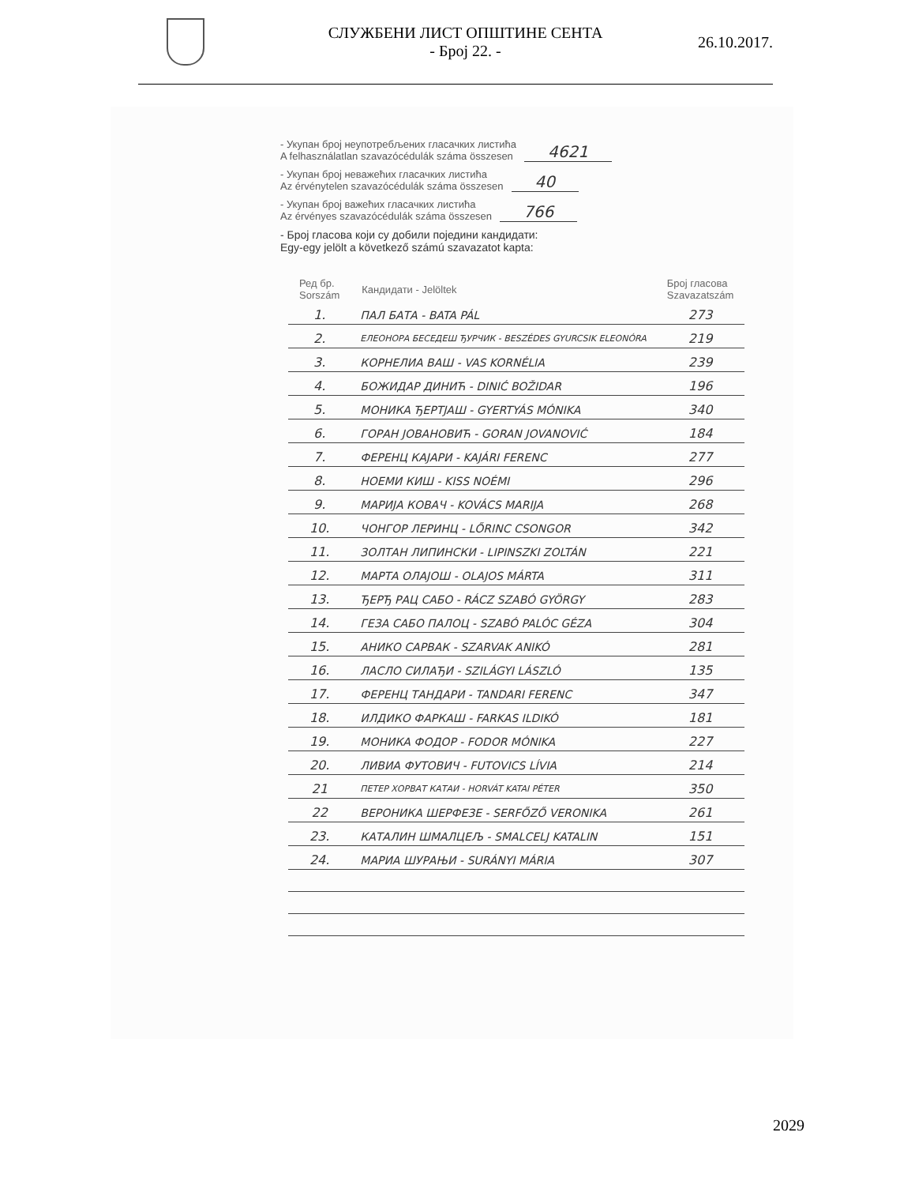СЛУЖБЕНИ ЛИСТ ОПШТИНЕ СЕНТА
- Број 22. -
26.10.2017.
- Укупан број неупотребљених гласачких листића
A felhasználatlan szavazócédulák száma összesen
4621
- Укупан број неважећих гласачких листића
Az érvénytelen szavazócédulák száma összesen
40
- Укупан број важећих гласачких листића
Az érvényes szavazócédulák száma összesen
766
- Број гласова који су добили поједини кандидати:
Egy-egy jelölt a következő számú szavazatot kapta:
| Ред бр. Sorszám | Кандидати - Jelöltek | Број гласова Szavazatszám |
| --- | --- | --- |
| 1. | ПАЛ БАТА - BATA PÁL | 273 |
| 2. | ЕЛЕОНОРА БЕСЕДЕШ ЂУРЧИК - BESZÉDES GYURCSIK ELEONÓRA | 219 |
| 3. | КОРНЕЛИА ВАШ - VAS KORNÉLIA | 239 |
| 4. | БОЖИДАР ДИНИЋ - DINIĆ BOŽIDAR | 196 |
| 5. | МОНИКА ЂЕРТЈАШ - GYERTYÁS MÓNIKA | 340 |
| 6. | ГОРАН ЈОВАНОВИЋ - GORAN JOVANOVIĆ | 184 |
| 7. | ФЕРЕНЦ КАЈАРИ - KAJÁRI FERENC | 277 |
| 8. | НОЕМИ КИШ - KISS NOÉMI | 296 |
| 9. | МАРИЈА КОВАЧ - KOVÁCS MARIJA | 268 |
| 10. | ЧОНГОР ЛЕРИНЦ - LŐRINC CSONGOR | 342 |
| 11. | ЗОЛТАН ЛИПИНСКИ - LIPINSZKI ZOLTÁN | 221 |
| 12. | МАРТА ОЛАЈОШ - OLAJOS MÁRTA | 311 |
| 13. | ЂЕРЂ РАЦ САБО - RÁCZ SZABÓ GYÖRGY | 283 |
| 14. | ГЕЗА САБО ПАЛОЦ - SZABÓ PALÓC GÉZA | 304 |
| 15. | АНИКО САРВАК - SZARVAK ANIKÓ | 281 |
| 16. | ЛАСЛО СИЛАЂИ - SZILÁGYI LÁSZLÓ | 135 |
| 17. | ФЕРЕНЦ ТАНДАРИ - TANDARI FERENC | 347 |
| 18. | ИЛДИКО ФАРКАШ - FARKAS ILDIKÓ | 181 |
| 19. | МОНИКА ФОДОР - FODOR MÓNIKA | 227 |
| 20. | ЛИВИА ФУТОВИЧ - FUTOVICS LÍVIA | 214 |
| 21 | ПЕТЕР ХОРВАТ КАТАИ - HORVÁT KATAI PÉTER | 350 |
| 22 | ВЕРОНИКА ШЕРФЕЗЕ - SERFŐZŐ VERONIKA | 261 |
| 23. | КАТАЛИН ШМАЛЦЕЉ - SMALCELJ KATALIN | 151 |
| 24. | МАРИА ШУРАЊИ - SURÁNYI MÁRIA | 307 |
2029